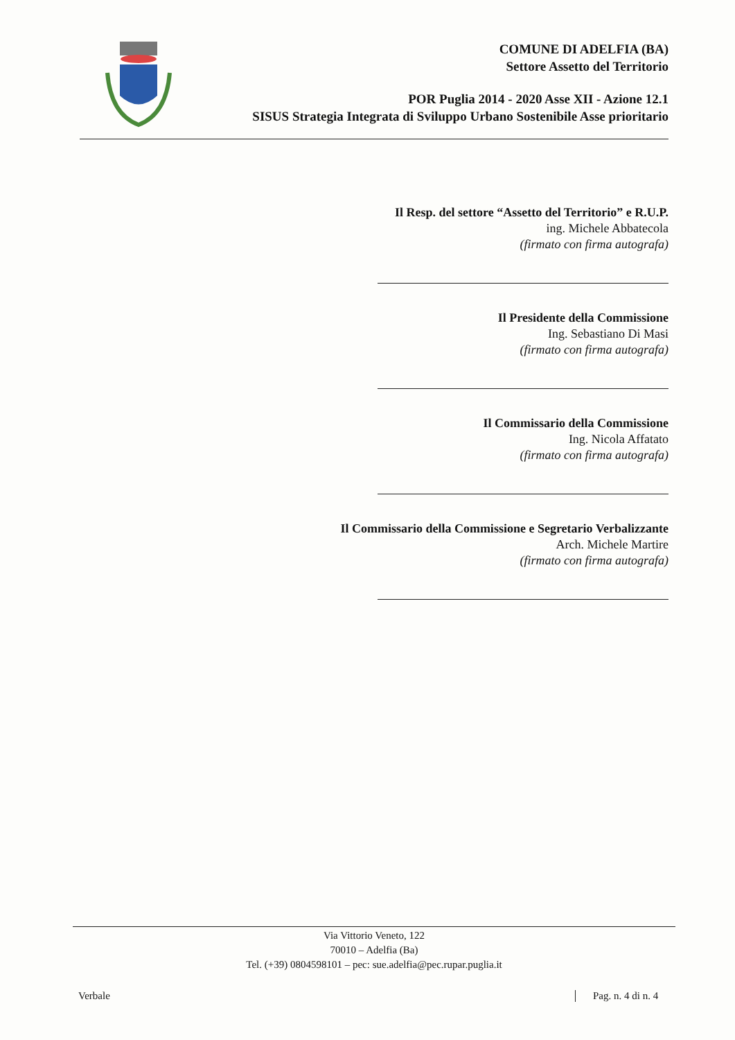COMUNE DI ADELFIA (BA)
Settore Assetto del Territorio
POR Puglia 2014 - 2020 Asse XII - Azione 12.1
SISUS Strategia Integrata di Sviluppo Urbano Sostenibile Asse prioritario
Il Resp. del settore “Assetto del Territorio” e R.U.P.
ing. Michele Abbatecola
(firmato con firma autografa)
Il Presidente della Commissione
Ing. Sebastiano Di Masi
(firmato con firma autografa)
Il Commissario della Commissione
Ing. Nicola Affatato
(firmato con firma autografa)
Il Commissario della Commissione e Segretario Verbalizzante
Arch. Michele Martire
(firmato con firma autografa)
Via Vittorio Veneto, 122
70010 – Adelfia (Ba)
Tel. (+39) 0804598101 – pec: sue.adelfia@pec.rupar.puglia.it
Verbale Pag. n. 4 di n. 4